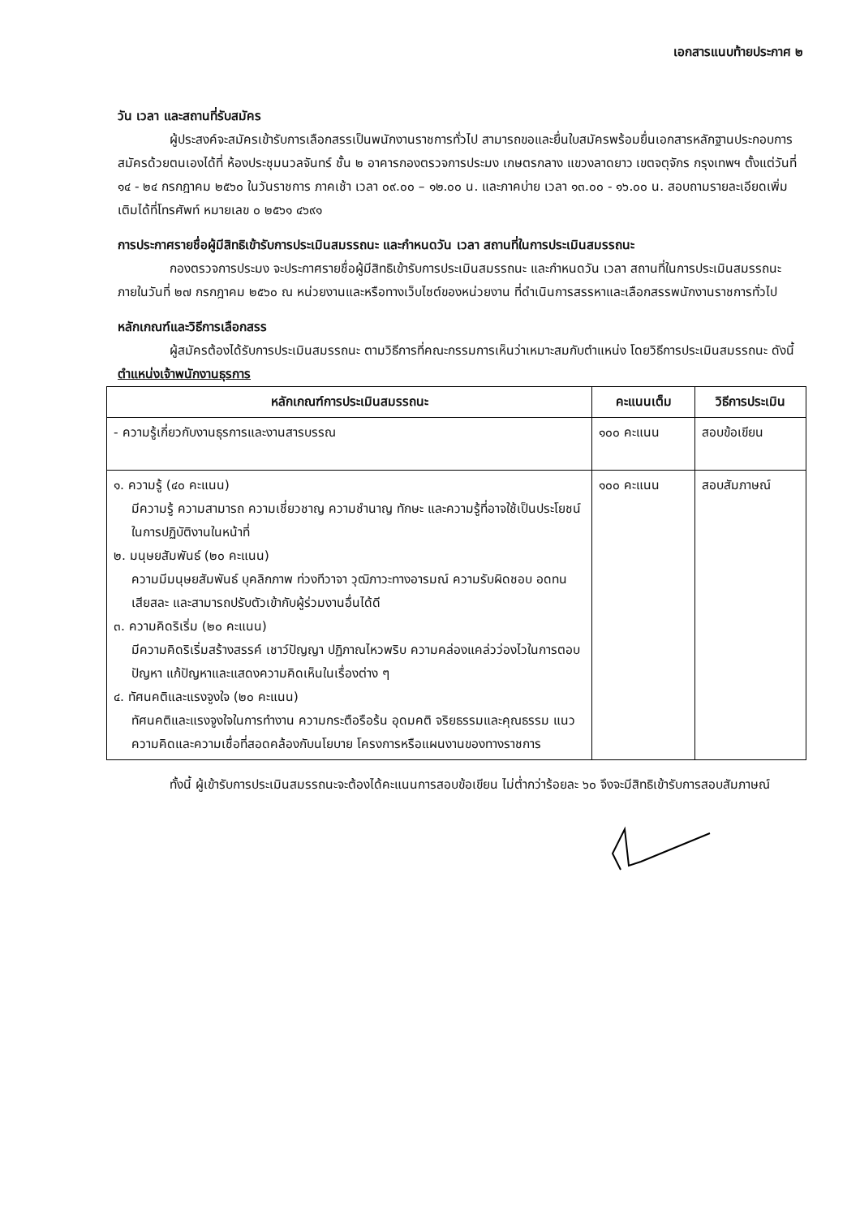เอกสารแนบท้ายประกาศ ๒
วัน เวลา และสถานที่รับสมัคร
ผู้ประสงค์จะสมัครเข้ารับการเลือกสรรเป็นพนักงานราชการทั่วไป สามารถขอและยื่นใบสมัครพร้อมยื่นเอกสารหลักฐานประกอบการสมัครด้วยตนเองได้ที่ ห้องประชุมนวลจันทร์ ชั้น ๒ อาคารกองตรวจการประมง เกษตรกลาง แขวงลาดยาว เขตจตุจักร กรุงเทพฯ ตั้งแต่วันที่ ๑๔ - ๒๔ กรกฎาคม ๒๕๖๐ ในวันราชการ ภาคเช้า เวลา ๐๙.๐๐ – ๑๒.๐๐ น. และภาคบ่าย เวลา ๑๓.๐๐ - ๑๖.๐๐ น. สอบถามรายละเอียดเพิ่มเติมได้ที่โทรศัพท์ หมายเลข ๐ ๒๕๖๑ ๔๖๙๑
การประกาศรายชื่อผู้มีสิทธิเข้ารับการประเมินสมรรถนะ และกำหนดวัน เวลา สถานที่ในการประเมินสมรรถนะ
กองตรวจการประมง จะประกาศรายชื่อผู้มีสิทธิเข้ารับการประเมินสมรรถนะ และกำหนดวัน เวลา สถานที่ในการประเมินสมรรถนะ ภายในวันที่ ๒๗ กรกฎาคม ๒๕๖๐ ณ หน่วยงานและหรือทางเว็บไซต์ของหน่วยงาน ที่ดำเนินการสรรหาและเลือกสรรพนักงานราชการทั่วไป
หลักเกณฑ์และวิธีการเลือกสรร
ผู้สมัครต้องได้รับการประเมินสมรรถนะ ตามวิธีการที่คณะกรรมการเห็นว่าเหมาะสมกับตำแหน่ง โดยวิธีการประเมินสมรรถนะ ดังนี้
ตำแหน่งเจ้าพนักงานธุรการ
| หลักเกณฑ์การประเมินสมรรถนะ | คะแนนเต็ม | วิธีการประเมิน |
| --- | --- | --- |
| - ความรู้เกี่ยวกับงานธุรการและงานสารบรรณ | ๑๐๐ คะแนน | สอบข้อเขียน |
| ๑. ความรู้ (๔๐ คะแนน) มีความรู้ ความสามารถ ความเชี่ยวชาญ ความชำนาญ ทักษะ และความรู้ที่อาจใช้เป็นประโยชน์ในการปฏิบัติงานในหน้าที่ ๒. มนุษยสัมพันธ์ (๒๐ คะแนน) ความมีมนุษยสัมพันธ์ บุคลิกภาพ ท่วงทีวาจา วุฒิภาวะทางอารมณ์ ความรับผิดชอบ อดทน เสียสละ และสามารถปรับตัวเข้ากับผู้ร่วมงานอื่นได้ดี ๓. ความคิดริเริ่ม (๒๐ คะแนน) มีความคิดริเริ่มสร้างสรรค์ เชาว์ปัญญา ปฏิภาณไหวพริบ ความคล่องแคล่วว่องไวในการตอบปัญหา แก้ปัญหาและแสดงความคิดเห็นในเรื่องต่าง ๆ ๔. ทัศนคติและแรงจูงใจ (๒๐ คะแนน) ทัศนคติและแรงจูงใจในการทำงาน ความกระตือรือร้น อุดมคติ จริยธรรมและคุณธรรม แนวความคิดและความเชื่อที่สอดคล้องกับนโยบาย โครงการหรือแผนงานของทางราชการ | ๑๐๐ คะแนน | สอบสัมภาษณ์ |
ทั้งนี้ ผู้เข้ารับการประเมินสมรรถนะจะต้องได้คะแนนการสอบข้อเขียน ไม่ต่ำกว่าร้อยละ ๖๐ จึงจะมีสิทธิเข้ารับการสอบสัมภาษณ์